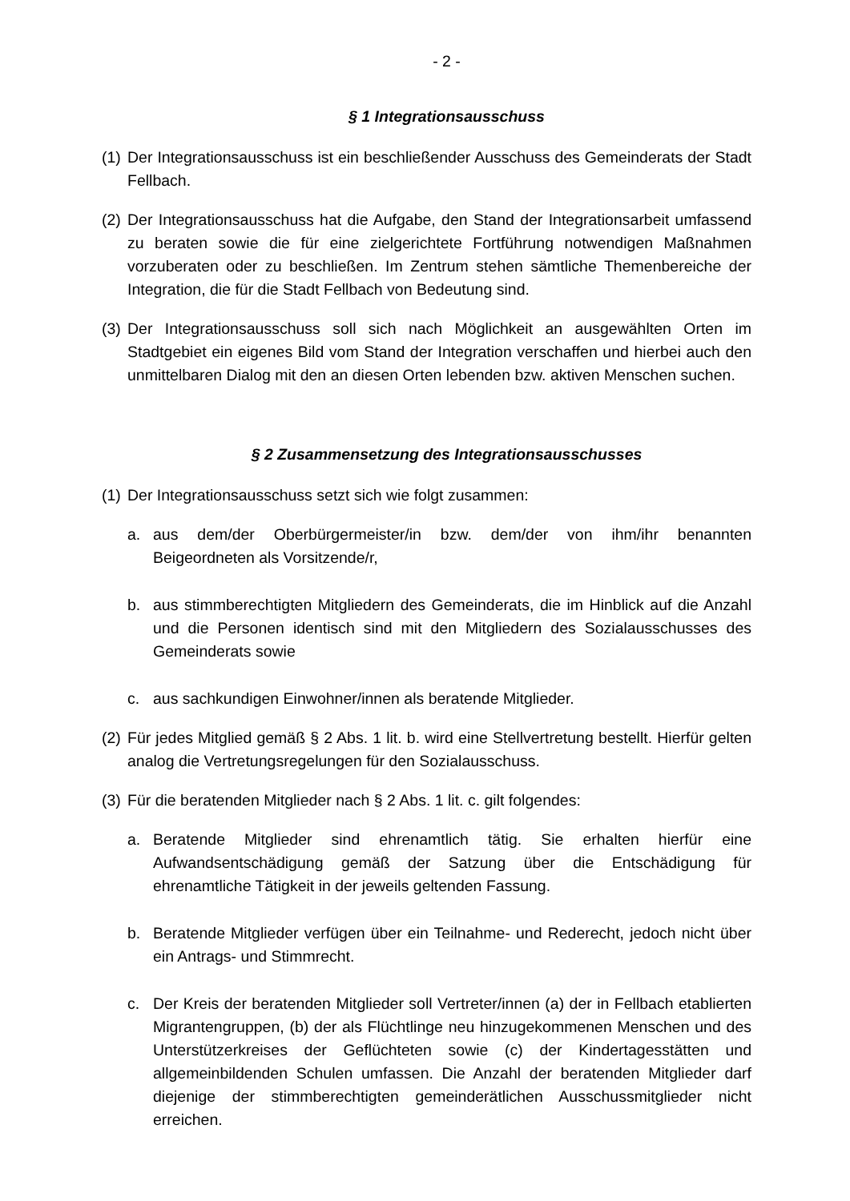- 2 -
§ 1 Integrationsausschuss
(1) Der Integrationsausschuss ist ein beschließender Ausschuss des Gemeinderats der Stadt Fellbach.
(2) Der Integrationsausschuss hat die Aufgabe, den Stand der Integrationsarbeit umfassend zu beraten sowie die für eine zielgerichtete Fortführung notwendigen Maßnahmen vorzuberaten oder zu beschließen. Im Zentrum stehen sämtliche Themenbereiche der Integration, die für die Stadt Fellbach von Bedeutung sind.
(3) Der Integrationsausschuss soll sich nach Möglichkeit an ausgewählten Orten im Stadtgebiet ein eigenes Bild vom Stand der Integration verschaffen und hierbei auch den unmittelbaren Dialog mit den an diesen Orten lebenden bzw. aktiven Menschen suchen.
§ 2 Zusammensetzung des Integrationsausschusses
(1) Der Integrationsausschuss setzt sich wie folgt zusammen:
a. aus dem/der Oberbürgermeister/in bzw. dem/der von ihm/ihr benannten Beigeordneten als Vorsitzende/r,
b. aus stimmberechtigten Mitgliedern des Gemeinderats, die im Hinblick auf die Anzahl und die Personen identisch sind mit den Mitgliedern des Sozialausschusses des Gemeinderats sowie
c. aus sachkundigen Einwohner/innen als beratende Mitglieder.
(2) Für jedes Mitglied gemäß § 2 Abs. 1 lit. b. wird eine Stellvertretung bestellt. Hierfür gelten analog die Vertretungsregelungen für den Sozialausschuss.
(3) Für die beratenden Mitglieder nach § 2 Abs. 1 lit. c. gilt folgendes:
a. Beratende Mitglieder sind ehrenamtlich tätig. Sie erhalten hierfür eine Aufwandsentschädigung gemäß der Satzung über die Entschädigung für ehrenamtliche Tätigkeit in der jeweils geltenden Fassung.
b. Beratende Mitglieder verfügen über ein Teilnahme- und Rederecht, jedoch nicht über ein Antrags- und Stimmrecht.
c. Der Kreis der beratenden Mitglieder soll Vertreter/innen (a) der in Fellbach etablierten Migrantengruppen, (b) der als Flüchtlinge neu hinzugekommenen Menschen und des Unterstützerkreises der Geflüchteten sowie (c) der Kindertagesstätten und allgemeinbildenden Schulen umfassen. Die Anzahl der beratenden Mitglieder darf diejenige der stimmberechtigten gemeinderätlichen Ausschussmitglieder nicht erreichen.